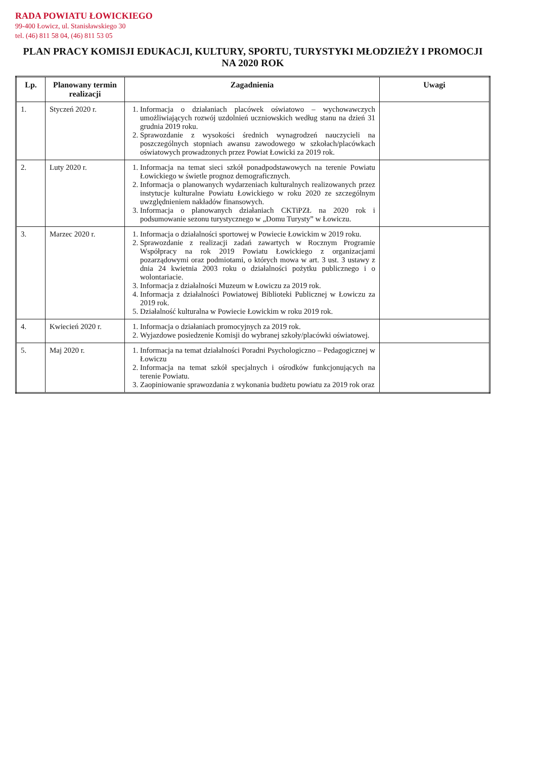RADA POWIATU ŁOWICKIEGO
99-400 Łowicz, ul. Stanisławskiego 30
tel. (46) 811 58 04, (46) 811 53 05
PLAN PRACY KOMISJI EDUKACJI, KULTURY, SPORTU, TURYSTYKI MŁODZIEŻY I PROMOCJI
NA 2020 ROK
| Lp. | Planowany termin realizacji | Zagadnienia | Uwagi |
| --- | --- | --- | --- |
| 1. | Styczeń 2020 r. | 1. Informacja o działaniach placówek oświatowo – wychowawczych umożliwiających rozwój uzdolnień uczniowskich według stanu na dzień 31 grudnia 2019 roku. 2. Sprawozdanie z wysokości średnich wynagrodzeń nauczycieli na poszczególnych stopniach awansu zawodowego w szkołach/placówkach oświatowych prowadzonych przez Powiat Łowicki za 2019 rok. | |
| 2. | Luty 2020 r. | 1. Informacja na temat sieci szkół ponadpodstawowych na terenie Powiatu Łowickiego w świetle prognoz demograficznych. 2. Informacja o planowanych wydarzeniach kulturalnych realizowanych przez instytucje kulturalne Powiatu Łowickiego w roku 2020 ze szczególnym uwzględnieniem nakładów finansowych. 3. Informacja o planowanych działaniach CKTiPZŁ na 2020 rok i podsumowanie sezonu turystycznego w „Domu Turysty” w Łowiczu. | |
| 3. | Marzec 2020 r. | 1. Informacja o działalności sportowej w Powiecie Łowickim w 2019 roku. 2. Sprawozdanie z realizacji zadań zawartych w Rocznym Programie Współpracy na rok 2019 Powiatu Łowickiego z organizacjami pozarządowymi oraz podmiotami, o których mowa w art. 3 ust. 3 ustawy z dnia 24 kwietnia 2003 roku o działalności pożytku publicznego i o wolontariacie. 3. Informacja z działalności Muzeum w Łowiczu za 2019 rok. 4. Informacja z działalności Powiatowej Biblioteki Publicznej w Łowiczu za 2019 rok. 5. Działalność kulturalna w Powiecie Łowickim w roku 2019 rok. | |
| 4. | Kwiecień 2020 r. | 1. Informacja o działaniach promocyjnych za 2019 rok. 2. Wyjazdowe posiedzenie Komisji do wybranej szkoły/placówki oświatowej. | |
| 5. | Maj 2020 r. | 1. Informacja na temat działalności Poradni Psychologiczno – Pedagogicznej w Łowiczu 2. Informacja na temat szkół specjalnych i ośrodków funkcjonujących na terenie Powiatu. 3. Zaopiniowanie sprawozdania z wykonania budżetu powiatu za 2019 rok oraz | |